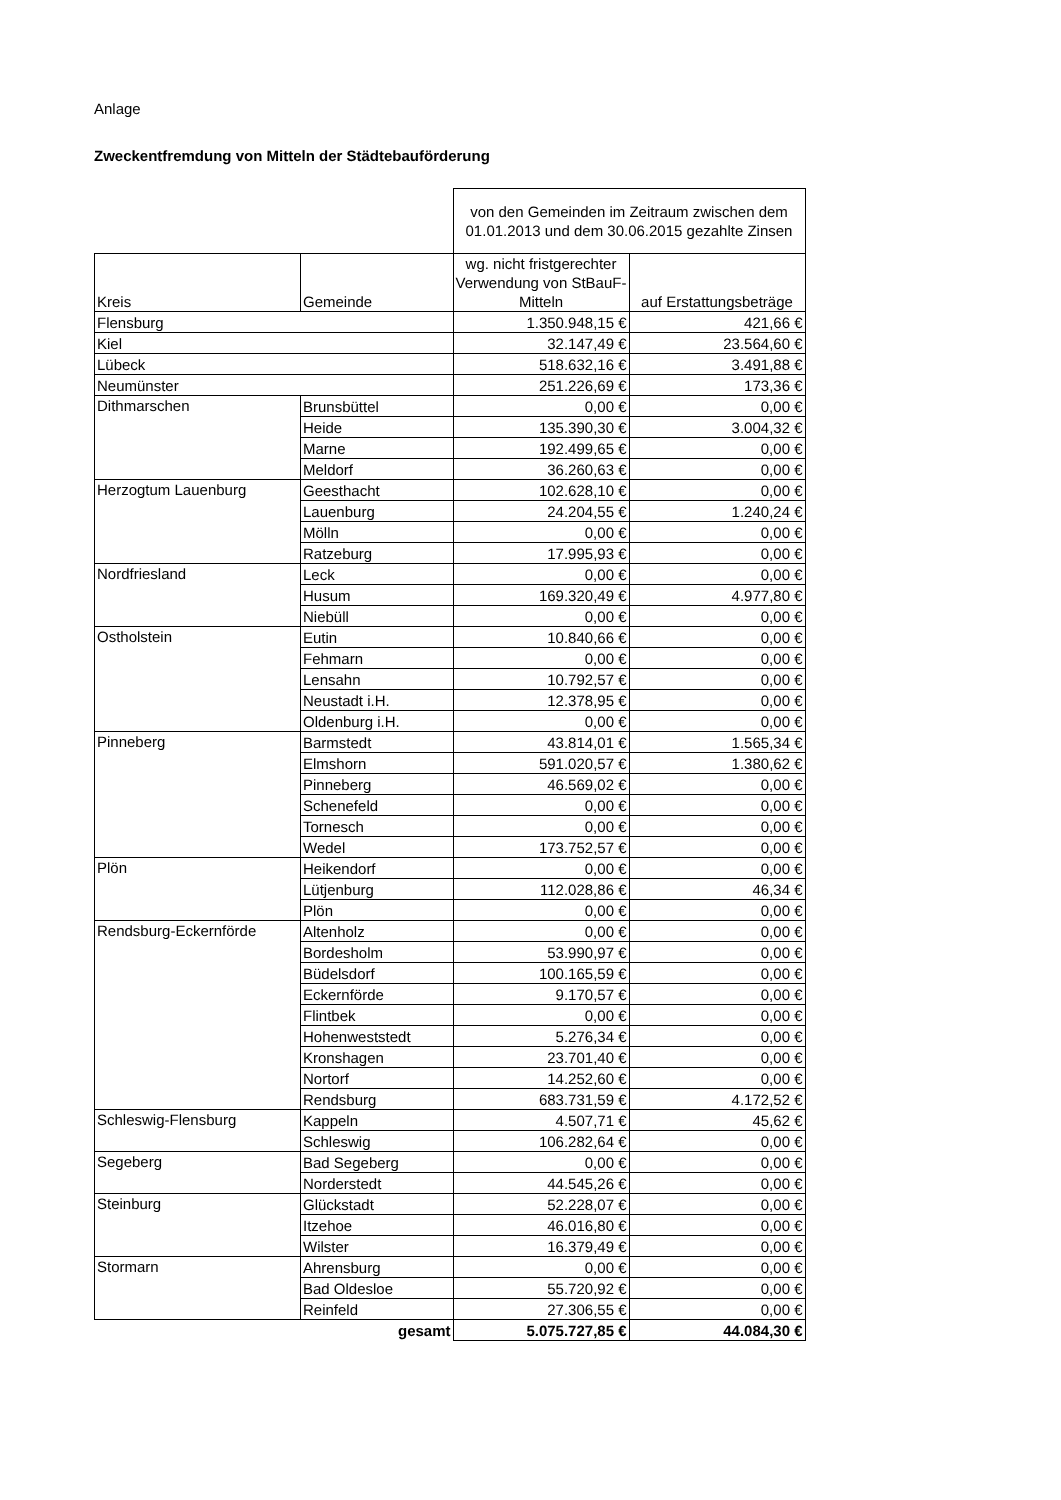Anlage
Zweckentfremdung von Mitteln der Städtebauförderung
| | | von den Gemeinden im Zeitraum zwischen dem 01.01.2013 und dem 30.06.2015 gezahlte Zinsen | |
| Kreis | Gemeinde | wg. nicht fristgerechter Verwendung von StBauF-Mitteln | auf Erstattungsbeträge |
| Flensburg | | 1.350.948,15 € | 421,66 € |
| Kiel | | 32.147,49 € | 23.564,60 € |
| Lübeck | | 518.632,16 € | 3.491,88 € |
| Neumünster | | 251.226,69 € | 173,36 € |
| Dithmarschen | Brunsbüttel | 0,00 € | 0,00 € |
| | Heide | 135.390,30 € | 3.004,32 € |
| | Marne | 192.499,65 € | 0,00 € |
| | Meldorf | 36.260,63 € | 0,00 € |
| Herzogtum Lauenburg | Geesthacht | 102.628,10 € | 0,00 € |
| | Lauenburg | 24.204,55 € | 1.240,24 € |
| | Mölln | 0,00 € | 0,00 € |
| | Ratzeburg | 17.995,93 € | 0,00 € |
| Nordfriesland | Leck | 0,00 € | 0,00 € |
| | Husum | 169.320,49 € | 4.977,80 € |
| | Niebüll | 0,00 € | 0,00 € |
| Ostholstein | Eutin | 10.840,66 € | 0,00 € |
| | Fehmarn | 0,00 € | 0,00 € |
| | Lensahn | 10.792,57 € | 0,00 € |
| | Neustadt i.H. | 12.378,95 € | 0,00 € |
| | Oldenburg i.H. | 0,00 € | 0,00 € |
| Pinneberg | Barmstedt | 43.814,01 € | 1.565,34 € |
| | Elmshorn | 591.020,57 € | 1.380,62 € |
| | Pinneberg | 46.569,02 € | 0,00 € |
| | Schenefeld | 0,00 € | 0,00 € |
| | Tornesch | 0,00 € | 0,00 € |
| | Wedel | 173.752,57 € | 0,00 € |
| Plön | Heikendorf | 0,00 € | 0,00 € |
| | Lütjenburg | 112.028,86 € | 46,34 € |
| | Plön | 0,00 € | 0,00 € |
| Rendsburg-Eckernförde | Altenholz | 0,00 € | 0,00 € |
| | Bordesholm | 53.990,97 € | 0,00 € |
| | Büdelsdorf | 100.165,59 € | 0,00 € |
| | Eckernförde | 9.170,57 € | 0,00 € |
| | Flintbek | 0,00 € | 0,00 € |
| | Hohenweststedt | 5.276,34 € | 0,00 € |
| | Kronshagen | 23.701,40 € | 0,00 € |
| | Nortorf | 14.252,60 € | 0,00 € |
| | Rendsburg | 683.731,59 € | 4.172,52 € |
| Schleswig-Flensburg | Kappeln | 4.507,71 € | 45,62 € |
| | Schleswig | 106.282,64 € | 0,00 € |
| Segeberg | Bad Segeberg | 0,00 € | 0,00 € |
| | Norderstedt | 44.545,26 € | 0,00 € |
| Steinburg | Glückstadt | 52.228,07 € | 0,00 € |
| | Itzehoe | 46.016,80 € | 0,00 € |
| | Wilster | 16.379,49 € | 0,00 € |
| Stormarn | Ahrensburg | 0,00 € | 0,00 € |
| | Bad Oldesloe | 55.720,92 € | 0,00 € |
| | Reinfeld | 27.306,55 € | 0,00 € |
| | gesamt | 5.075.727,85 € | 44.084,30 € |